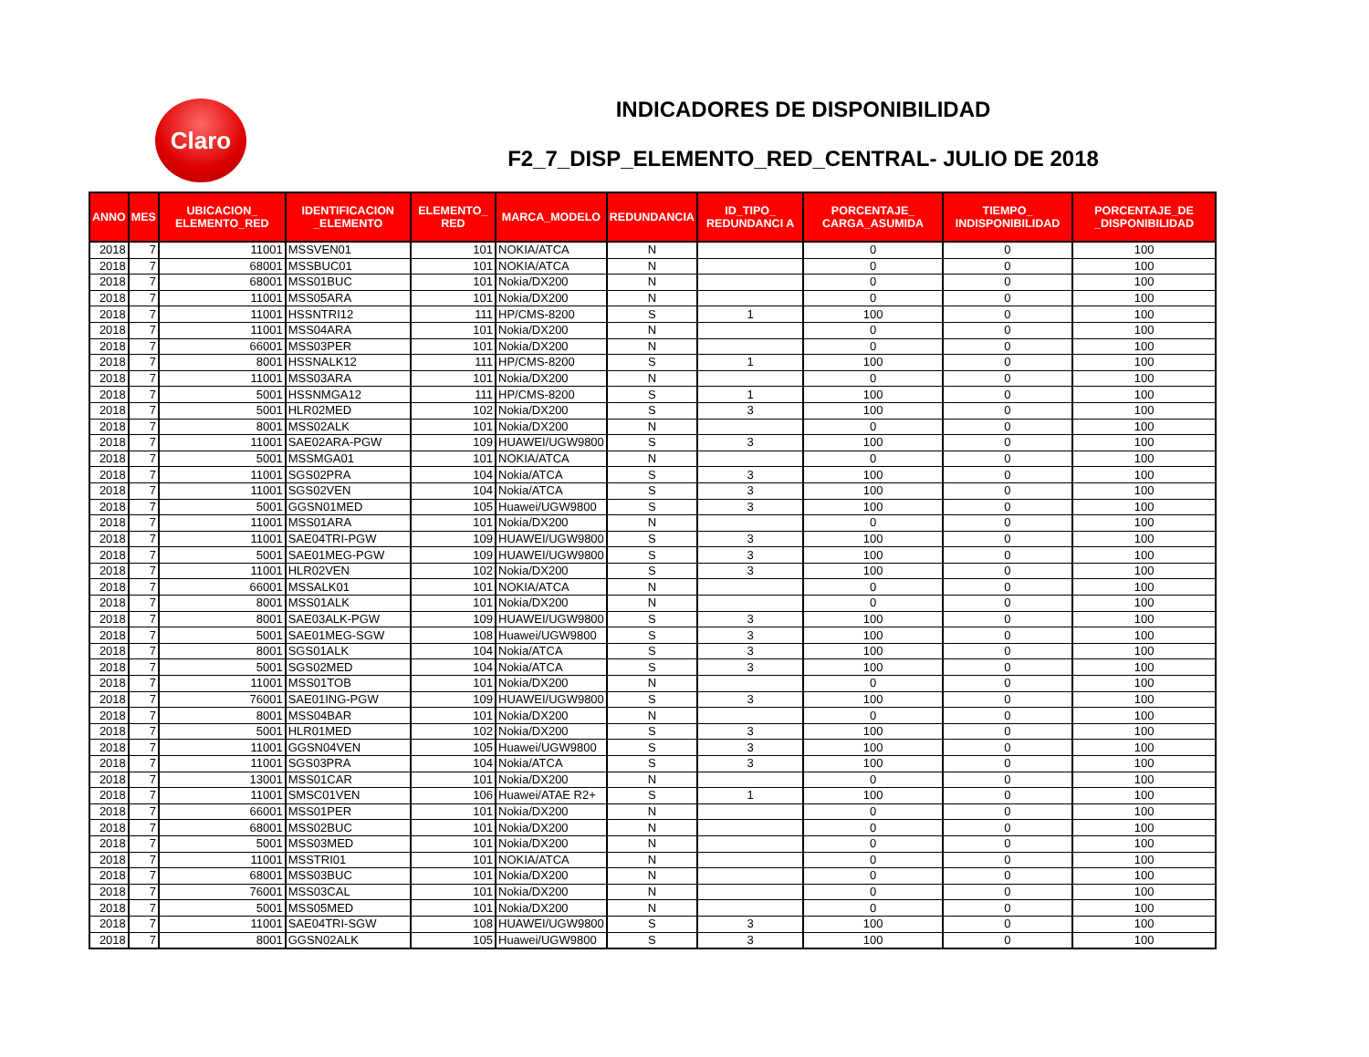Claro
INDICADORES DE DISPONIBILIDAD
F2_7_DISP_ELEMENTO_RED_CENTRAL- JULIO DE 2018
| ANNO | MES | UBICACION_ ELEMENTO_RED | IDENTIFICACION _ELEMENTO | ELEMENTO_ RED | MARCA_MODELO | REDUNDANCIA | ID_TIPO_ REDUNDANCI A | PORCENTAJE_ CARGA_ASUMIDA | TIEMPO_ INDISPONIBILIDAD | PORCENTAJE_DE _DISPONIBILIDAD |
| --- | --- | --- | --- | --- | --- | --- | --- | --- | --- | --- |
| 2018 | 7 | 11001 | MSSVEN01 | 101 | NOKIA/ATCA | N | | 0 | 0 | 100 |
| 2018 | 7 | 68001 | MSSBUC01 | 101 | NOKIA/ATCA | N | | 0 | 0 | 100 |
| 2018 | 7 | 68001 | MSS01BUC | 101 | Nokia/DX200 | N | | 0 | 0 | 100 |
| 2018 | 7 | 11001 | MSS05ARA | 101 | Nokia/DX200 | N | | 0 | 0 | 100 |
| 2018 | 7 | 11001 | HSSNTRI12 | 111 | HP/CMS-8200 | S | 1 | 100 | 0 | 100 |
| 2018 | 7 | 11001 | MSS04ARA | 101 | Nokia/DX200 | N | | 0 | 0 | 100 |
| 2018 | 7 | 66001 | MSS03PER | 101 | Nokia/DX200 | N | | 0 | 0 | 100 |
| 2018 | 7 | 8001 | HSSNALK12 | 111 | HP/CMS-8200 | S | 1 | 100 | 0 | 100 |
| 2018 | 7 | 11001 | MSS03ARA | 101 | Nokia/DX200 | N | | 0 | 0 | 100 |
| 2018 | 7 | 5001 | HSSNMGA12 | 111 | HP/CMS-8200 | S | 1 | 100 | 0 | 100 |
| 2018 | 7 | 5001 | HLR02MED | 102 | Nokia/DX200 | S | 3 | 100 | 0 | 100 |
| 2018 | 7 | 8001 | MSS02ALK | 101 | Nokia/DX200 | N | | 0 | 0 | 100 |
| 2018 | 7 | 11001 | SAE02ARA-PGW | 109 | HUAWEI/UGW9800 | S | 3 | 100 | 0 | 100 |
| 2018 | 7 | 5001 | MSSMGA01 | 101 | NOKIA/ATCA | N | | 0 | 0 | 100 |
| 2018 | 7 | 11001 | SGS02PRA | 104 | Nokia/ATCA | S | 3 | 100 | 0 | 100 |
| 2018 | 7 | 11001 | SGS02VEN | 104 | Nokia/ATCA | S | 3 | 100 | 0 | 100 |
| 2018 | 7 | 5001 | GGSN01MED | 105 | Huawei/UGW9800 | S | 3 | 100 | 0 | 100 |
| 2018 | 7 | 11001 | MSS01ARA | 101 | Nokia/DX200 | N | | 0 | 0 | 100 |
| 2018 | 7 | 11001 | SAE04TRI-PGW | 109 | HUAWEI/UGW9800 | S | 3 | 100 | 0 | 100 |
| 2018 | 7 | 5001 | SAE01MEG-PGW | 109 | HUAWEI/UGW9800 | S | 3 | 100 | 0 | 100 |
| 2018 | 7 | 11001 | HLR02VEN | 102 | Nokia/DX200 | S | 3 | 100 | 0 | 100 |
| 2018 | 7 | 66001 | MSSALK01 | 101 | NOKIA/ATCA | N | | 0 | 0 | 100 |
| 2018 | 7 | 8001 | MSS01ALK | 101 | Nokia/DX200 | N | | 0 | 0 | 100 |
| 2018 | 7 | 8001 | SAE03ALK-PGW | 109 | HUAWEI/UGW9800 | S | 3 | 100 | 0 | 100 |
| 2018 | 7 | 5001 | SAE01MEG-SGW | 108 | Huawei/UGW9800 | S | 3 | 100 | 0 | 100 |
| 2018 | 7 | 8001 | SGS01ALK | 104 | Nokia/ATCA | S | 3 | 100 | 0 | 100 |
| 2018 | 7 | 5001 | SGS02MED | 104 | Nokia/ATCA | S | 3 | 100 | 0 | 100 |
| 2018 | 7 | 11001 | MSS01TOB | 101 | Nokia/DX200 | N | | 0 | 0 | 100 |
| 2018 | 7 | 76001 | SAE01ING-PGW | 109 | HUAWEI/UGW9800 | S | 3 | 100 | 0 | 100 |
| 2018 | 7 | 8001 | MSS04BAR | 101 | Nokia/DX200 | N | | 0 | 0 | 100 |
| 2018 | 7 | 5001 | HLR01MED | 102 | Nokia/DX200 | S | 3 | 100 | 0 | 100 |
| 2018 | 7 | 11001 | GGSN04VEN | 105 | Huawei/UGW9800 | S | 3 | 100 | 0 | 100 |
| 2018 | 7 | 11001 | SGS03PRA | 104 | Nokia/ATCA | S | 3 | 100 | 0 | 100 |
| 2018 | 7 | 13001 | MSS01CAR | 101 | Nokia/DX200 | N | | 0 | 0 | 100 |
| 2018 | 7 | 11001 | SMSC01VEN | 106 | Huawei/ATAE R2+ | S | 1 | 100 | 0 | 100 |
| 2018 | 7 | 66001 | MSS01PER | 101 | Nokia/DX200 | N | | 0 | 0 | 100 |
| 2018 | 7 | 68001 | MSS02BUC | 101 | Nokia/DX200 | N | | 0 | 0 | 100 |
| 2018 | 7 | 5001 | MSS03MED | 101 | Nokia/DX200 | N | | 0 | 0 | 100 |
| 2018 | 7 | 11001 | MSSTRI01 | 101 | NOKIA/ATCA | N | | 0 | 0 | 100 |
| 2018 | 7 | 68001 | MSS03BUC | 101 | Nokia/DX200 | N | | 0 | 0 | 100 |
| 2018 | 7 | 76001 | MSS03CAL | 101 | Nokia/DX200 | N | | 0 | 0 | 100 |
| 2018 | 7 | 5001 | MSS05MED | 101 | Nokia/DX200 | N | | 0 | 0 | 100 |
| 2018 | 7 | 11001 | SAE04TRI-SGW | 108 | HUAWEI/UGW9800 | S | 3 | 100 | 0 | 100 |
| 2018 | 7 | 8001 | GGSN02ALK | 105 | Huawei/UGW9800 | S | 3 | 100 | 0 | 100 |